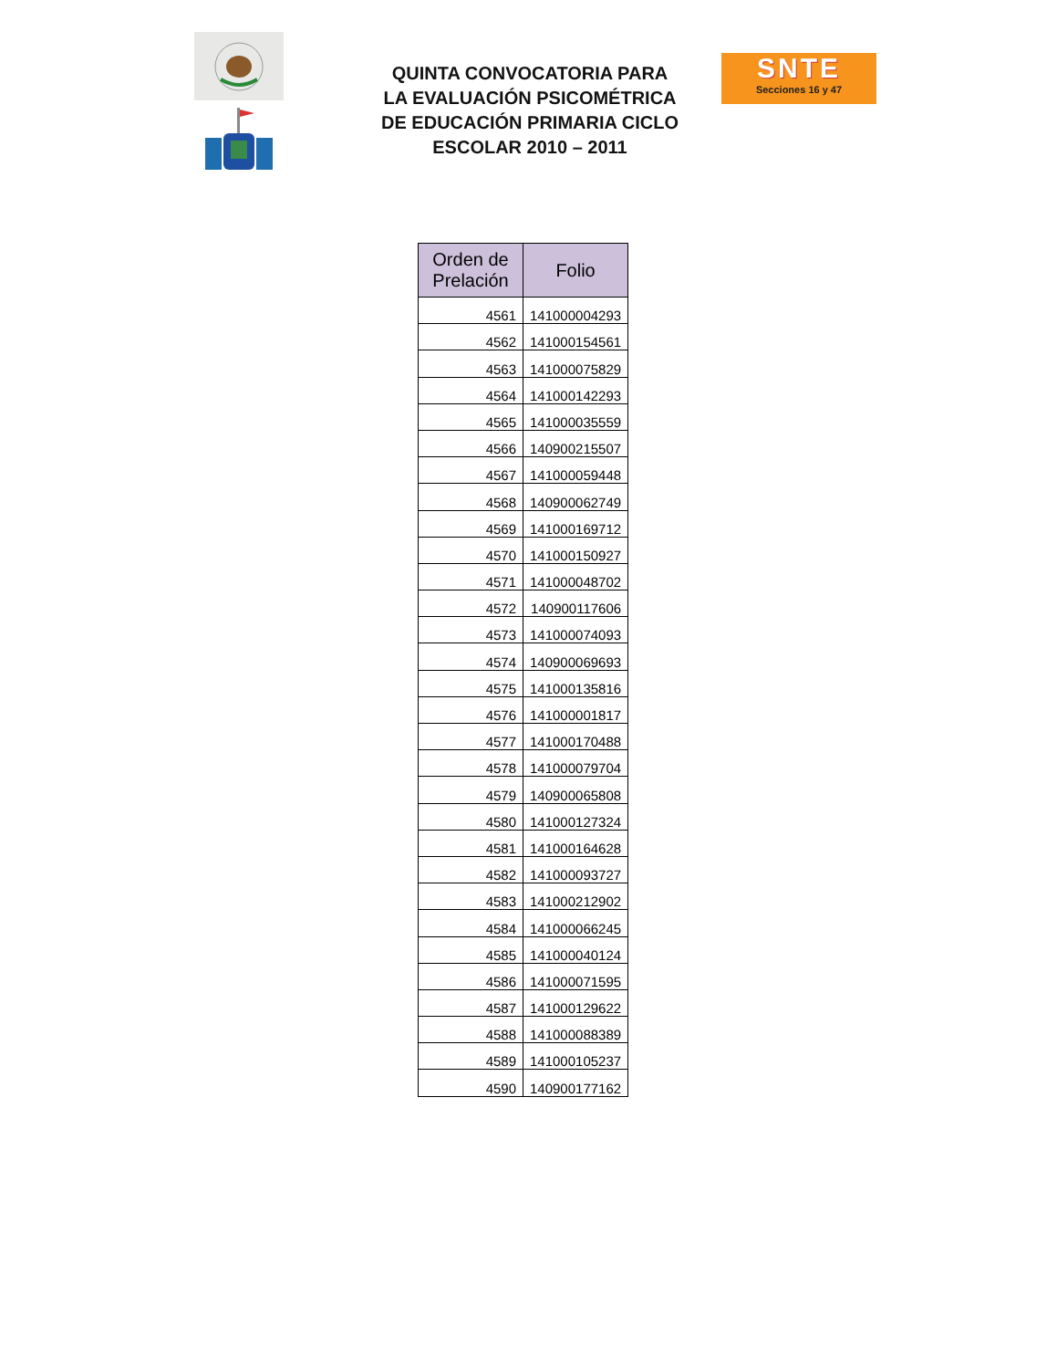QUINTA CONVOCATORIA PARA LA EVALUACIÓN PSICOMÉTRICA DE EDUCACIÓN PRIMARIA CICLO ESCOLAR 2010 – 2011
SNTE
Secciones 16 y 47
| Orden de Prelación | Folio |
| --- | --- |
| 4561 | 141000004293 |
| 4562 | 141000154561 |
| 4563 | 141000075829 |
| 4564 | 141000142293 |
| 4565 | 141000035559 |
| 4566 | 140900215507 |
| 4567 | 141000059448 |
| 4568 | 140900062749 |
| 4569 | 141000169712 |
| 4570 | 141000150927 |
| 4571 | 141000048702 |
| 4572 | 140900117606 |
| 4573 | 141000074093 |
| 4574 | 140900069693 |
| 4575 | 141000135816 |
| 4576 | 141000001817 |
| 4577 | 141000170488 |
| 4578 | 141000079704 |
| 4579 | 140900065808 |
| 4580 | 141000127324 |
| 4581 | 141000164628 |
| 4582 | 141000093727 |
| 4583 | 141000212902 |
| 4584 | 141000066245 |
| 4585 | 141000040124 |
| 4586 | 141000071595 |
| 4587 | 141000129622 |
| 4588 | 141000088389 |
| 4589 | 141000105237 |
| 4590 | 140900177162 |